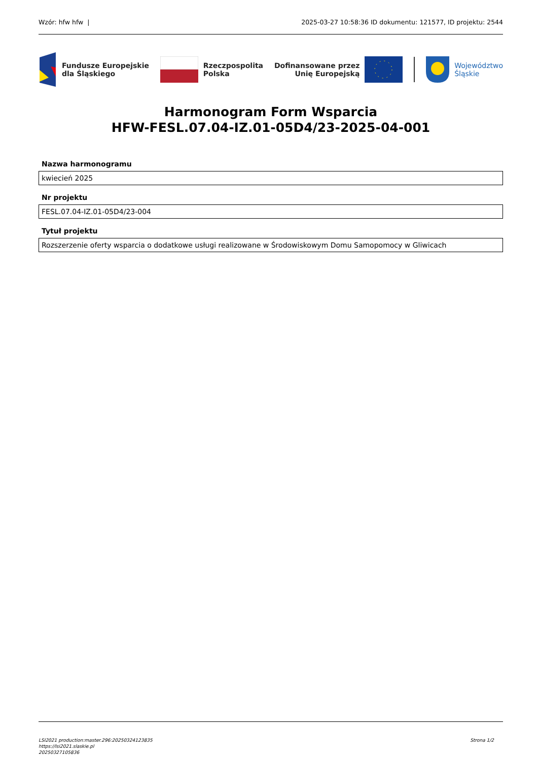Wzór: hfw hfw | 2025-03-27 10:58:36 ID dokumentu: 121577, ID projektu: 2544
Fundusze Europejskie
dla Śląskiego
Rzeczpospolita
Polska
Dofinansowane przez
Unię Europejską
Województwo
Śląskie
Harmonogram Form Wsparcia
HFW-FESL.07.04-IZ.01-05D4/23-2025-04-001
Nazwa harmonogramu
kwiecień 2025
Nr projektu
FESL.07.04-IZ.01-05D4/23-004
Tytuł projektu
Rozszerzenie oferty wsparcia o dodatkowe usługi realizowane w Środowiskowym Domu Samopomocy w Gliwicach
LSI2021 production:master.296:20250324123835
https://lsi2021.slaskie.pl
20250327105836
Strona 1/2